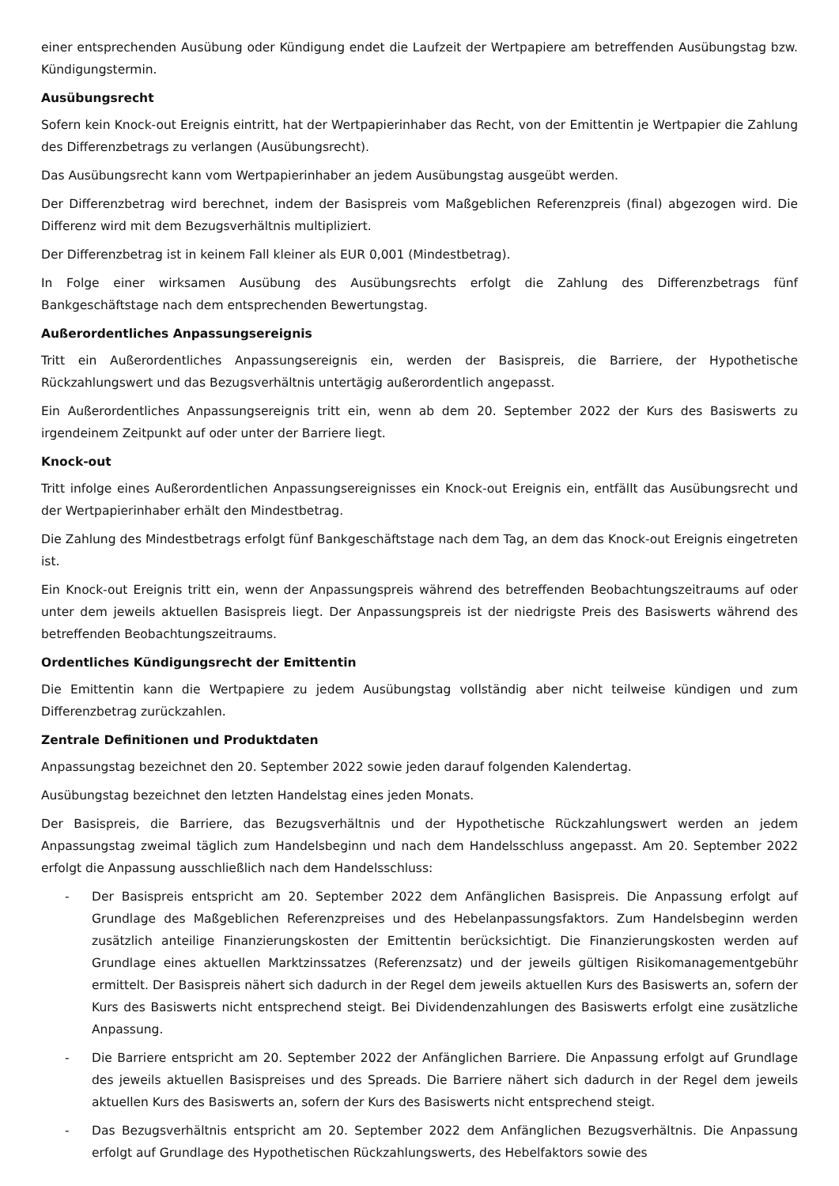einer entsprechenden Ausübung oder Kündigung endet die Laufzeit der Wertpapiere am betreffenden Ausübungstag bzw. Kündigungstermin.
Ausübungsrecht
Sofern kein Knock-out Ereignis eintritt, hat der Wertpapierinhaber das Recht, von der Emittentin je Wertpapier die Zahlung des Differenzbetrags zu verlangen (Ausübungsrecht).
Das Ausübungsrecht kann vom Wertpapierinhaber an jedem Ausübungstag ausgeübt werden.
Der Differenzbetrag wird berechnet, indem der Basispreis vom Maßgeblichen Referenzpreis (final) abgezogen wird. Die Differenz wird mit dem Bezugsverhältnis multipliziert.
Der Differenzbetrag ist in keinem Fall kleiner als EUR 0,001 (Mindestbetrag).
In Folge einer wirksamen Ausübung des Ausübungsrechts erfolgt die Zahlung des Differenzbetrags fünf Bankgeschäftstage nach dem entsprechenden Bewertungstag.
Außerordentliches Anpassungsereignis
Tritt ein Außerordentliches Anpassungsereignis ein, werden der Basispreis, die Barriere, der Hypothetische Rückzahlungswert und das Bezugsverhältnis untertägig außerordentlich angepasst.
Ein Außerordentliches Anpassungsereignis tritt ein, wenn ab dem 20. September 2022 der Kurs des Basiswerts zu irgendeinem Zeitpunkt auf oder unter der Barriere liegt.
Knock-out
Tritt infolge eines Außerordentlichen Anpassungsereignisses ein Knock-out Ereignis ein, entfällt das Ausübungsrecht und der Wertpapierinhaber erhält den Mindestbetrag.
Die Zahlung des Mindestbetrags erfolgt fünf Bankgeschäftstage nach dem Tag, an dem das Knock-out Ereignis eingetreten ist.
Ein Knock-out Ereignis tritt ein, wenn der Anpassungspreis während des betreffenden Beobachtungszeitraums auf oder unter dem jeweils aktuellen Basispreis liegt. Der Anpassungspreis ist der niedrigste Preis des Basiswerts während des betreffenden Beobachtungszeitraums.
Ordentliches Kündigungsrecht der Emittentin
Die Emittentin kann die Wertpapiere zu jedem Ausübungstag vollständig aber nicht teilweise kündigen und zum Differenzbetrag zurückzahlen.
Zentrale Definitionen und Produktdaten
Anpassungstag bezeichnet den 20. September 2022 sowie jeden darauf folgenden Kalendertag.
Ausübungstag bezeichnet den letzten Handelstag eines jeden Monats.
Der Basispreis, die Barriere, das Bezugsverhältnis und der Hypothetische Rückzahlungswert werden an jedem Anpassungstag zweimal täglich zum Handelsbeginn und nach dem Handelsschluss angepasst. Am 20. September 2022 erfolgt die Anpassung ausschließlich nach dem Handelsschluss:
- Der Basispreis entspricht am 20. September 2022 dem Anfänglichen Basispreis. Die Anpassung erfolgt auf Grundlage des Maßgeblichen Referenzpreises und des Hebelanpassungsfaktors. Zum Handelsbeginn werden zusätzlich anteilige Finanzierungskosten der Emittentin berücksichtigt. Die Finanzierungskosten werden auf Grundlage eines aktuellen Marktzinssatzes (Referenzsatz) und der jeweils gültigen Risikomanagementgebühr ermittelt. Der Basispreis nähert sich dadurch in der Regel dem jeweils aktuellen Kurs des Basiswerts an, sofern der Kurs des Basiswerts nicht entsprechend steigt. Bei Dividendenzahlungen des Basiswerts erfolgt eine zusätzliche Anpassung.
- Die Barriere entspricht am 20. September 2022 der Anfänglichen Barriere. Die Anpassung erfolgt auf Grundlage des jeweils aktuellen Basispreises und des Spreads. Die Barriere nähert sich dadurch in der Regel dem jeweils aktuellen Kurs des Basiswerts an, sofern der Kurs des Basiswerts nicht entsprechend steigt.
- Das Bezugsverhältnis entspricht am 20. September 2022 dem Anfänglichen Bezugsverhältnis. Die Anpassung erfolgt auf Grundlage des Hypothetischen Rückzahlungswerts, des Hebelfaktors sowie des